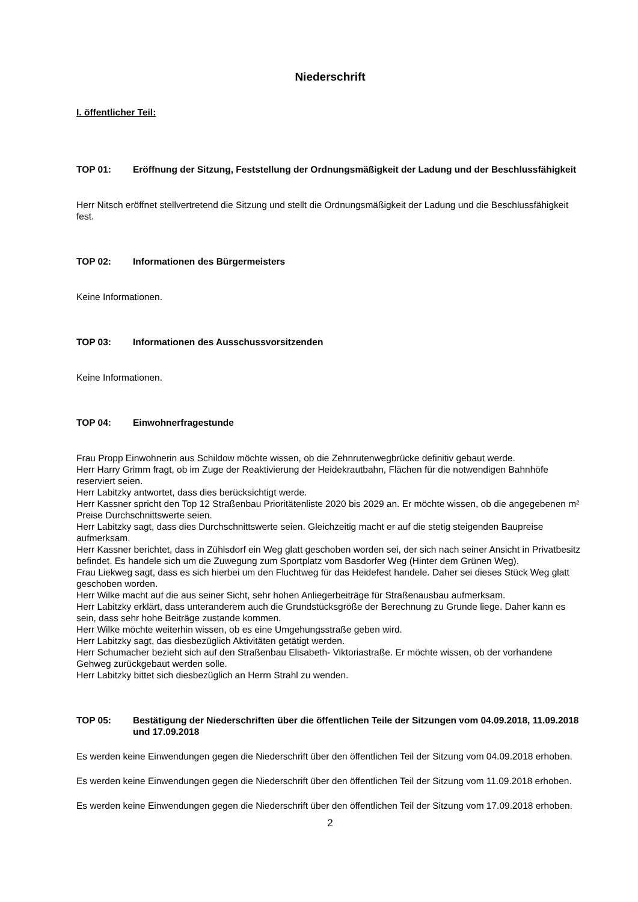Niederschrift
I. öffentlicher Teil:
TOP 01: Eröffnung der Sitzung, Feststellung der Ordnungsmäßigkeit der Ladung und der Beschlussfähigkeit
Herr Nitsch eröffnet stellvertretend die Sitzung und stellt die Ordnungsmäßigkeit der Ladung und die Beschlussfähigkeit fest.
TOP 02: Informationen des Bürgermeisters
Keine Informationen.
TOP 03: Informationen des Ausschussvorsitzenden
Keine Informationen.
TOP 04: Einwohnerfragestunde
Frau Propp Einwohnerin aus Schildow möchte wissen, ob die Zehnrutenwegbrücke definitiv gebaut werde.
Herr Harry Grimm fragt, ob im Zuge der Reaktivierung der Heidekrautbahn, Flächen für die notwendigen Bahnhöfe reserviert seien.
Herr Labitzky antwortet, dass dies berücksichtigt werde.
Herr Kassner spricht den Top 12 Straßenbau Prioritätenliste 2020 bis 2029 an. Er möchte wissen, ob die angegebenen m² Preise Durchschnittswerte seien.
Herr Labitzky sagt, dass dies Durchschnittswerte seien. Gleichzeitig macht er auf die stetig steigenden Baupreise aufmerksam.
Herr Kassner berichtet, dass in Zühlsdorf ein Weg glatt geschoben worden sei, der sich nach seiner Ansicht in Privatbesitz befindet. Es handele sich um die Zuwegung zum Sportplatz vom Basdorfer Weg (Hinter dem Grünen Weg).
Frau Liekweg sagt, dass es sich hierbei um den Fluchtweg für das Heidefest handele. Daher sei dieses Stück Weg glatt geschoben worden.
Herr Wilke macht auf die aus seiner Sicht, sehr hohen Anliegerbeiträge für Straßenausbau aufmerksam.
Herr Labitzky erklärt, dass unteranderem auch die Grundstücksgröße der Berechnung zu Grunde liege. Daher kann es sein, dass sehr hohe Beiträge zustande kommen.
Herr Wilke möchte weiterhin wissen, ob es eine Umgehungsstraße geben wird.
Herr Labitzky sagt, das diesbezüglich Aktivitäten getätigt werden.
Herr Schumacher bezieht sich auf den Straßenbau Elisabeth- Viktoriastraße. Er möchte wissen, ob der vorhandene Gehweg zurückgebaut werden solle.
Herr Labitzky bittet sich diesbezüglich an Herrn Strahl zu wenden.
TOP 05: Bestätigung der Niederschriften über die öffentlichen Teile der Sitzungen vom 04.09.2018, 11.09.2018 und 17.09.2018
Es werden keine Einwendungen gegen die Niederschrift über den öffentlichen Teil der Sitzung vom 04.09.2018 erhoben.
Es werden keine Einwendungen gegen die Niederschrift über den öffentlichen Teil der Sitzung vom 11.09.2018 erhoben.
Es werden keine Einwendungen gegen die Niederschrift über den öffentlichen Teil der Sitzung vom 17.09.2018 erhoben.
2